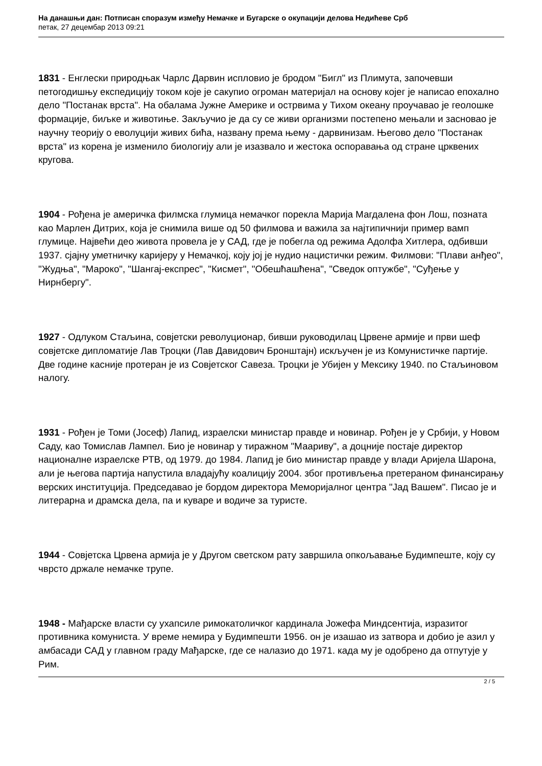На данашњи дан: Потписан споразум између Немачке и Бугарске о окупацији делова Недићеве Срб
петак, 27 децембар 2013 09:21
1831 - Енглески природњак Чарлс Дарвин испловио је бродом "Бигл" из Плимута, започевши петогодишњу експедицију током које је сакупио огроман материјал на основу којег је написао епохално дело "Постанак врста". На обалама Јужне Америке и острвима у Тихом океану проучавао је геолошке формације, биљке и животиње. Закључио је да су се живи организми постепено мењали и засновао је научну теорију о еволуцији живих бића, названу према њему - дарвинизам. Његово дело "Постанак врста" из корена је изменило биологију али је изазвало и жестока оспоравања од стране црквених кругова.
1904 - Рођена је америчка филмска глумица немачког порекла Марија Магдалена фон Лош, позната као Марлен Дитрих, која је снимила више од 50 филмова и важила за најтипичнији пример вамп глумице. Највећи део живота провела је у САД, где је побегла од режима Адолфа Хитлера, одбивши 1937. сјајну уметничку каријеру у Немачкој, коју јој је нудио нацистички режим. Филмови: "Плави анђео", "Жудња", "Мароко", "Шангај-експрес", "Кисмет", "Обешћашћена", "Сведок оптужбе", "Суђење у Нирнбергу".
1927 - Одлуком Стаљина, совјетски револуционар, бивши руководилац Црвене армије и први шеф совјетске дипломатије Лав Троцки (Лав Давидович Бронштајн) искључен је из Комунистичке партије. Две године касније протеран је из Совјетског Савеза. Троцки је Убијен у Мексику 1940. по Стаљиновом налогу.
1931 - Рођен је Томи (Јосеф) Лапид, израелски министар правде и новинар. Рођен је у Србији, у Новом Саду, као Томислав Лампел. Био је новинар у тиражном "Маариву", а доцније постаје директор националне израелске РТВ, од 1979. до 1984. Лапид је био министар правде у влади Аријела Шарона, али је његова партија напустила владајућу коалицију 2004. због противљења претераном финансирању верских институција. Председавао је бордом директора Меморијалног центра "Јад Вашем". Писао је и литерарна и драмска дела, па и куваре и водиче за туристе.
1944 - Совјетска Црвена армија је у Другом светском рату завршила опкољавање Будимпеште, коју су чврсто држале немачке трупе.
1948 - Мађарске власти су ухапсиле римокатоличког кардинала Јожефа Миндсентија, изразитог противника комуниста. У време немира у Будимпешти 1956. он је изашао из затвора и добио је азил у амбасади САД у главном граду Мађарске, где се налазио до 1971. када му је одобрено да отпутује у Рим.
2 / 5